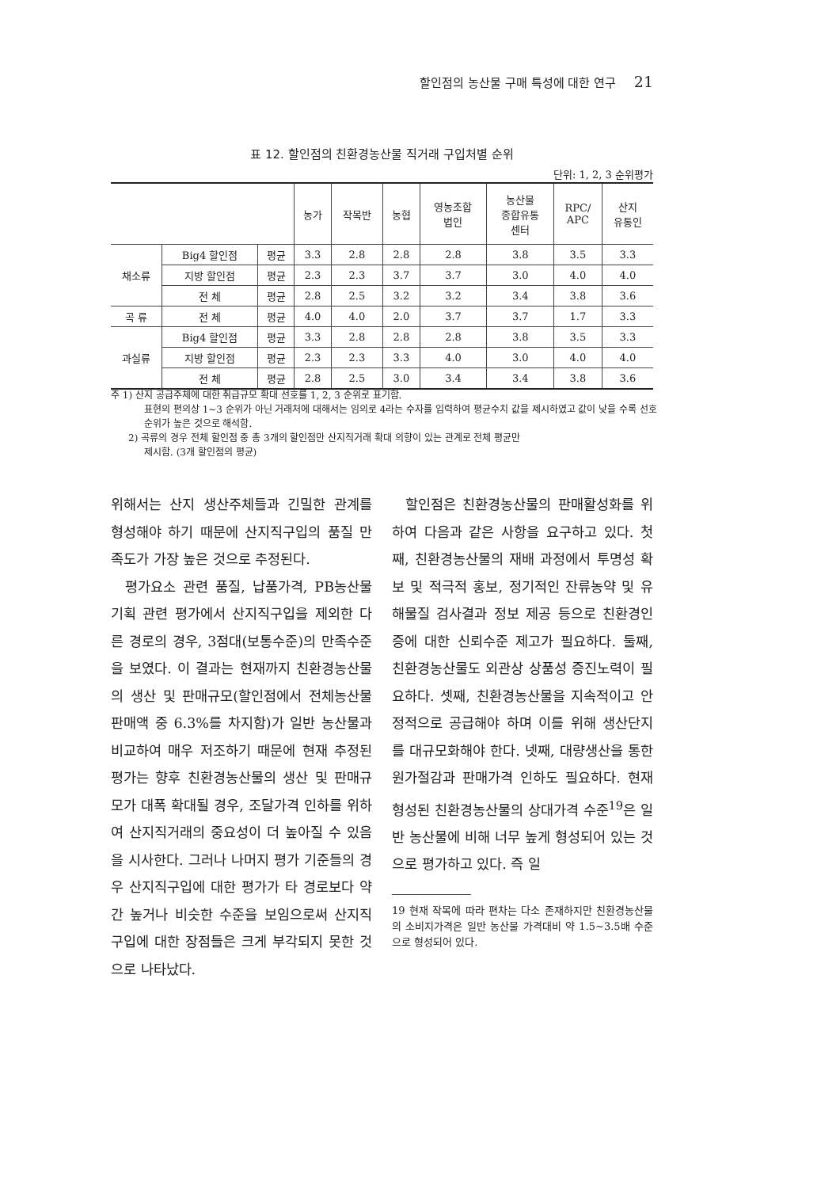할인점의 농산물 구매 특성에 대한 연구 21
표 12. 할인점의 친환경농산물 직거래 구입처별 순위
단위: 1, 2, 3 순위평가
| | | | 농가 | 작목반 | 농협 | 영농조합 법인 | 농산물 종합유통 센터 | RPC/ APC | 산지 유통인 |
| --- | --- | --- | --- | --- | --- | --- | --- | --- | --- |
| 채소류 | Big4 할인점 | 평균 | 3.3 | 2.8 | 2.8 | 2.8 | 3.8 | 3.5 | 3.3 |
| | 지방 할인점 | 평균 | 2.3 | 2.3 | 3.7 | 3.7 | 3.0 | 4.0 | 4.0 |
| | 전 체 | 평균 | 2.8 | 2.5 | 3.2 | 3.2 | 3.4 | 3.8 | 3.6 |
| 곡 류 | 전 체 | 평균 | 4.0 | 4.0 | 2.0 | 3.7 | 3.7 | 1.7 | 3.3 |
| 과실류 | Big4 할인점 | 평균 | 3.3 | 2.8 | 2.8 | 2.8 | 3.8 | 3.5 | 3.3 |
| | 지방 할인점 | 평균 | 2.3 | 2.3 | 3.3 | 4.0 | 3.0 | 4.0 | 4.0 |
| | 전 체 | 평균 | 2.8 | 2.5 | 3.0 | 3.4 | 3.4 | 3.8 | 3.6 |
주 1) 산지 공급주체에 대한 취급규모 확대 선호를 1, 2, 3 순위로 표기함.
표현의 편의상 1~3 순위가 아닌 거래처에 대해서는 임의로 4라는 수자를 입력하여 평균수치 값을 제시하였고 값이 낮을 수록 선호순위가 높은 것으로 해석함.
2) 곡류의 경우 전체 할인점 중 총 3개의 할인점만 산지직거래 확대 의향이 있는 관계로 전체 평균만
제시함. (3개 할인점의 평균)
위해서는 산지 생산주체들과 긴밀한 관계를 형성해야 하기 때문에 산지직구입의 품질 만족도가 가장 높은 것으로 추정된다.
평가요소 관련 품질, 납품가격, PB농산물 기획 관련 평가에서 산지직구입을 제외한 다른 경로의 경우, 3점대(보통수준)의 만족수준을 보였다. 이 결과는 현재까지 친환경농산물의 생산 및 판매규모(할인점에서 전체농산물 판매액 중 6.3%를 차지함)가 일반 농산물과 비교하여 매우 저조하기 때문에 현재 추정된 평가는 향후 친환경농산물의 생산 및 판매규모가 대폭 확대될 경우, 조달가격 인하를 위하여 산지직거래의 중요성이 더 높아질 수 있음을 시사한다. 그러나 나머지 평가 기준들의 경우 산지직구입에 대한 평가가 타 경로보다 약간 높거나 비슷한 수준을 보임으로써 산지직구입에 대한 장점들은 크게 부각되지 못한 것으로 나타났다.
할인점은 친환경농산물의 판매활성화를 위하여 다음과 같은 사항을 요구하고 있다. 첫째, 친환경농산물의 재배 과정에서 투명성 확보 및 적극적 홍보, 정기적인 잔류농약 및 유해물질 검사결과 정보 제공 등으로 친환경인증에 대한 신뢰수준 제고가 필요하다. 둘째, 친환경농산물도 외관상 상품성 증진노력이 필요하다. 셋째, 친환경농산물을 지속적이고 안정적으로 공급해야 하며 이를 위해 생산단지를 대규모화해야 한다. 넷째, 대량생산을 통한 원가절감과 판매가격 인하도 필요하다. 현재 형성된 친환경농산물의 상대가격 수준<sup>19</sup>은 일반 농산물에 비해 너무 높게 형성되어 있는 것으로 평가하고 있다. 즉 일
19 현재 작목에 따라 편차는 다소 존재하지만 친환경농산물의 소비지가격은 일반 농산물 가격대비 약 1.5~3.5배 수준으로 형성되어 있다.